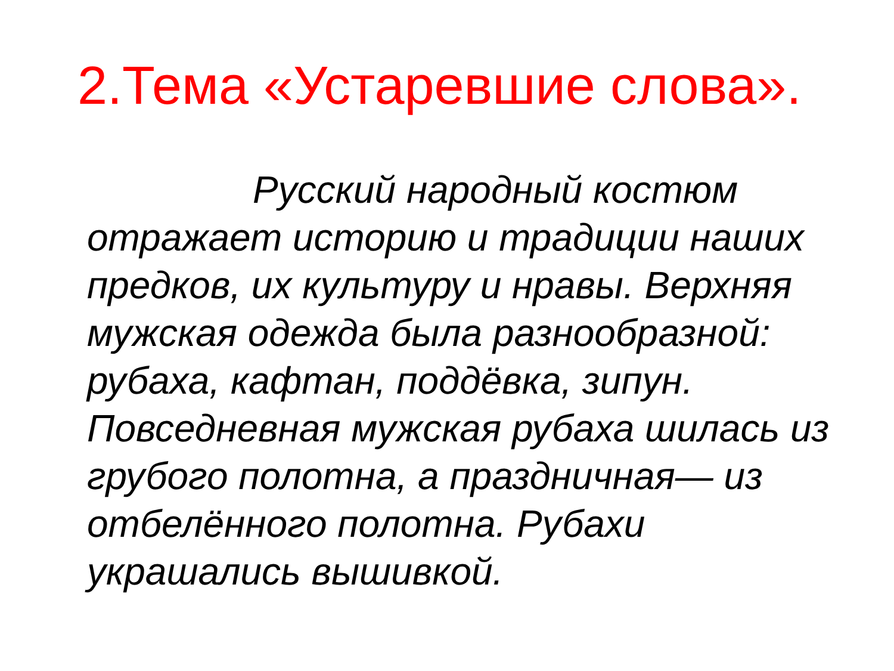2.Тема «Устаревшие слова».
Русский народный костюм отражает историю и традиции наших предков, их культуру и нравы. Верхняя мужская одежда была разнообразной: рубаха, кафтан, поддёвка, зипун. Повседневная мужская рубаха шилась из грубого полотна, а праздничная— из отбелённого полотна. Рубахи украшались вышивкой.